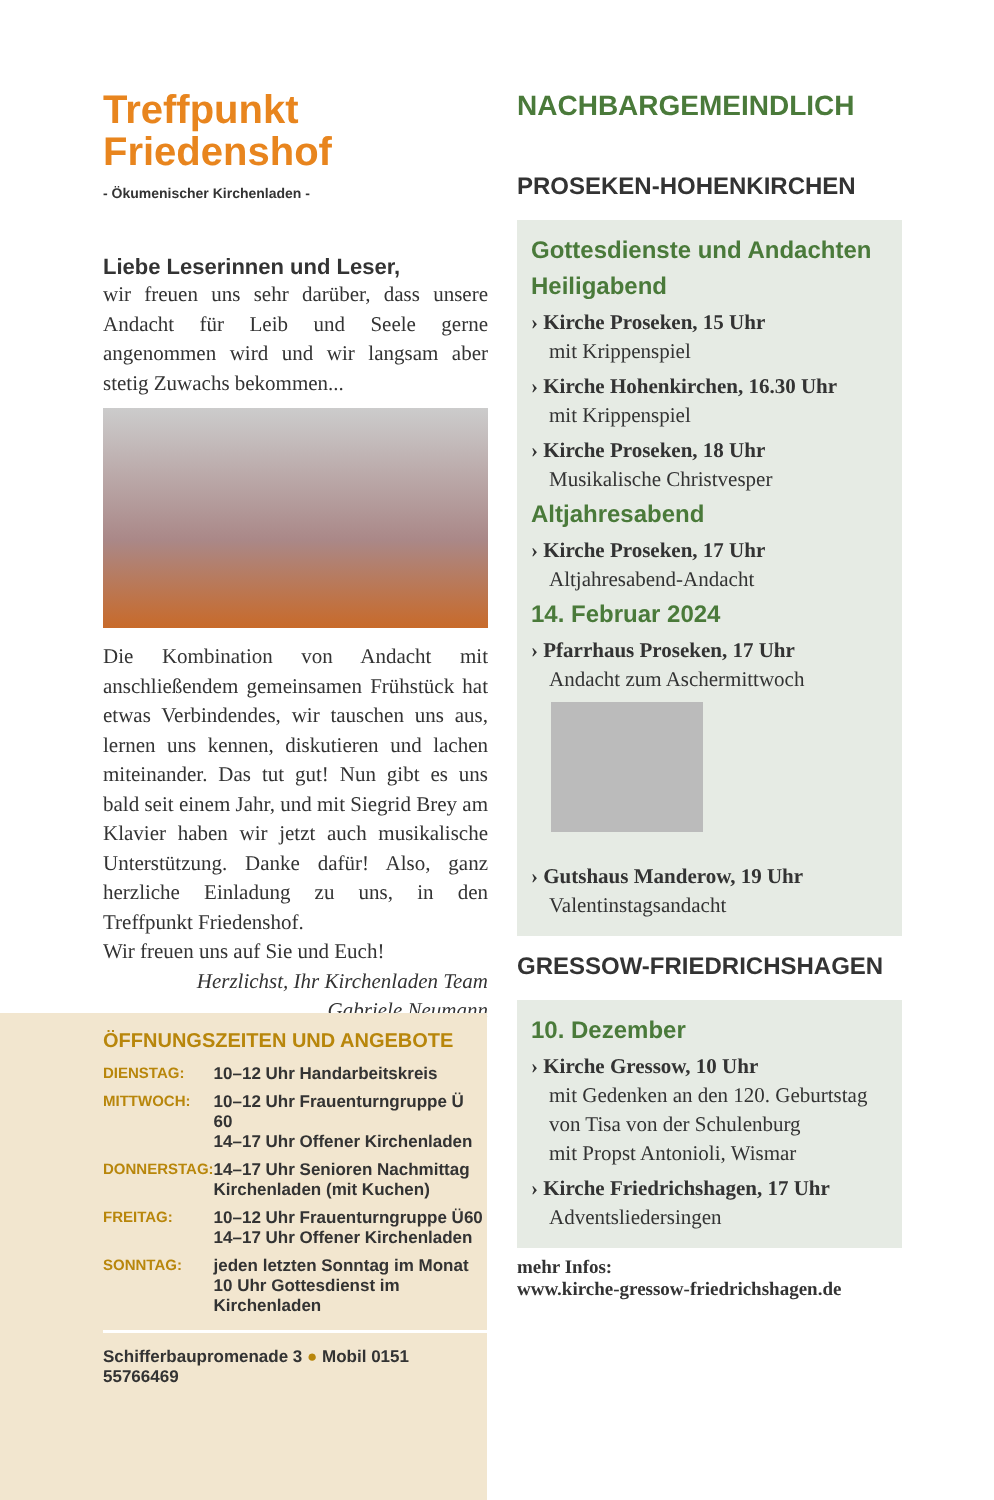Treffpunkt
Friedenshof
- Ökumenischer Kirchenladen -
Liebe Leserinnen und Leser,
wir freuen uns sehr darüber, dass unsere Andacht für Leib und Seele gerne angenommen wird und wir langsam aber stetig Zuwachs bekommen...
Die Kombination von Andacht mit anschließendem gemeinsamen Frühstück hat etwas Verbindendes, wir tauschen uns aus, lernen uns kennen, diskutieren und lachen miteinander. Das tut gut! Nun gibt es uns bald seit einem Jahr, und mit Siegrid Brey am Klavier haben wir jetzt auch musikalische Unterstützung. Danke dafür! Also, ganz herzliche Einladung zu uns, in den Treffpunkt Friedenshof.
Wir freuen uns auf Sie und Euch!
Herzlichst, Ihr Kirchenladen Team
Gabriele Neumann
ÖFFNUNGSZEITEN UND ANGEBOTE
| DIENSTAG: | 10–12 Uhr Handarbeitskreis |
| MITTWOCH: | 10–12 Uhr Frauenturngruppe Ü 60 14–17 Uhr Offener Kirchenladen |
| DONNERSTAG: | 14–17 Uhr Senioren Nachmittag Kirchenladen (mit Kuchen) |
| FREITAG: | 10–12 Uhr Frauenturngruppe Ü60 14–17 Uhr Offener Kirchenladen |
| SONNTAG: | jeden letzten Sonntag im Monat 10 Uhr Gottesdienst im Kirchenladen |
Schifferbaupromenade 3 ● Mobil 0151 55766469
NACHBARGEMEINDLICH
PROSEKEN-HOHENKIRCHEN
Gottesdienste und Andachten
Heiligabend
› Kirche Proseken, 15 Uhr
mit Krippenspiel
› Kirche Hohenkirchen, 16.30 Uhr
mit Krippenspiel
› Kirche Proseken, 18 Uhr
Musikalische Christvesper
Altjahresabend
› Kirche Proseken, 17 Uhr
Altjahresabend-Andacht
14. Februar 2024
› Pfarrhaus Proseken, 17 Uhr
Andacht zum Aschermittwoch
› Gutshaus Manderow, 19 Uhr
Valentinstagsandacht
GRESSOW-FRIEDRICHSHAGEN
10. Dezember
› Kirche Gressow, 10 Uhr
mit Gedenken an den 120. Geburtstag von Tisa von der Schulenburg
mit Propst Antonioli, Wismar
› Kirche Friedrichshagen, 17 Uhr
Adventsliedersingen
mehr Infos:
www.kirche-gressow-friedrichshagen.de